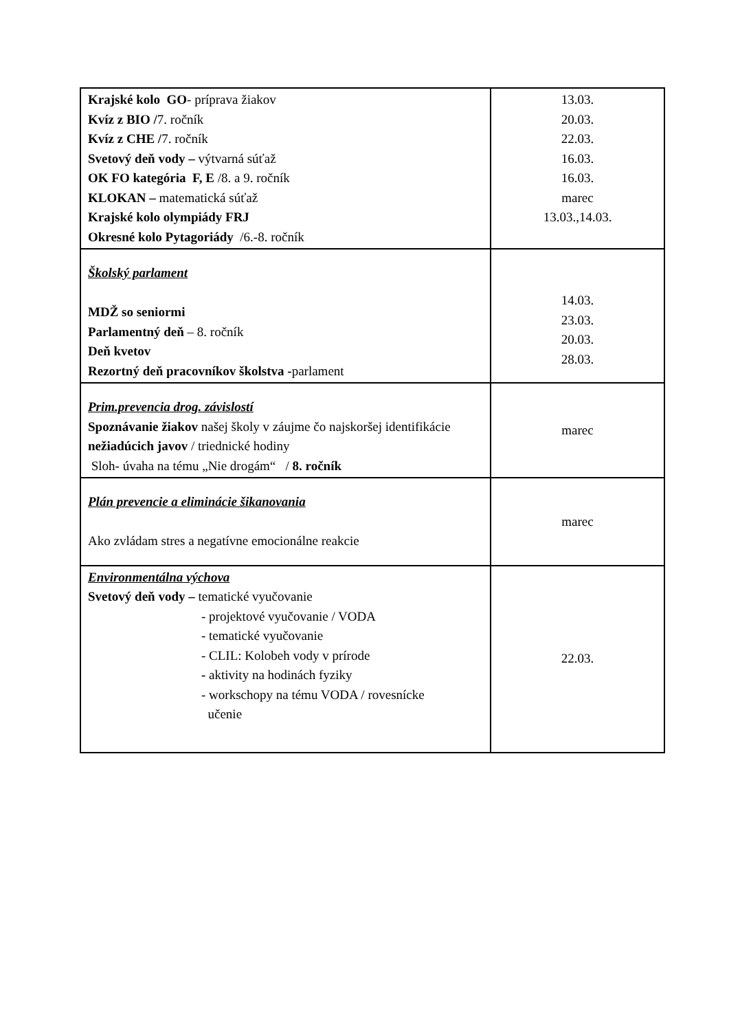| Krajské kolo GO - príprava žiakov Kvíz z BIO / 7. ročník Kvíz z CHE / 7. ročník Svetový deň vody – výtvarná súťaž OK FO kategória F, E /8. a 9. ročník KLOKAN – matematická súťaž Krajské kolo olympiády FRJ Okresné kolo Pytagoriády /6.-8. ročník | 13.03. 20.03. 22.03. 16.03. 16.03. marec 13.03.,14.03. |
| Školský parlament MDŽ so seniormi Parlamentný deň – 8. ročník Deň kvetov Rezortný deň pracovníkov školstva - parlament | 14.03. 23.03. 20.03. 28.03. |
| Prim.prevencia drog. závislostí Spoznávanie žiakov našej školy v záujme čo najskoršej identifikácie nežiadúcich javov / triednické hodiny Sloh- úvaha na tému „Nie drogám“ / 8. ročník | marec |
| Plán prevencie a eliminácie šikanovania Ako zvládam stres a negatívne emocionálne reakcie | marec |
| Environmentálna výchova Svetový deň vody – tematické vyučovanie - projektové vyučovanie / VODA - tematické vyučovanie - CLIL: Kolobeh vody v prírode - aktivity na hodinách fyziky - workschopy na tému VODA / rovesnícke učenie | 22.03. |